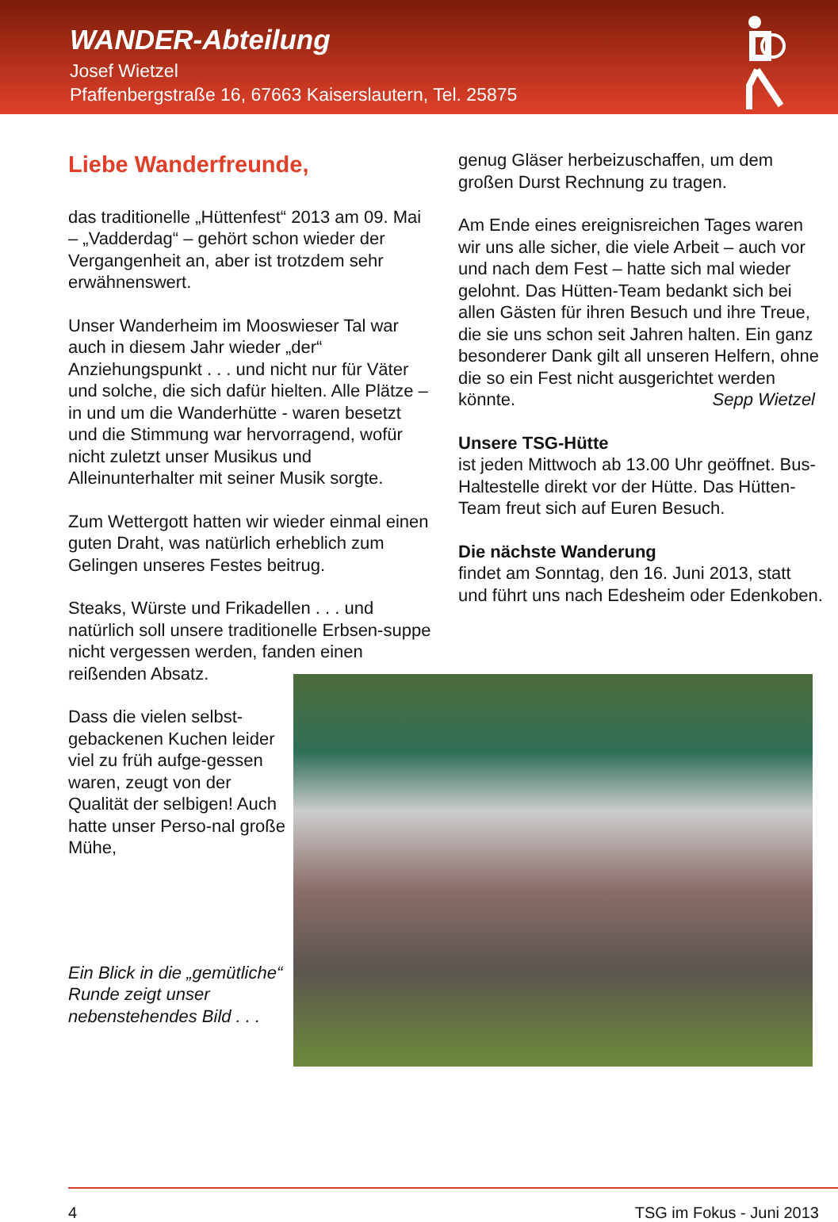WANDER-Abteilung
Josef Wietzel
Pfaffenbergstraße 16, 67663 Kaiserslautern, Tel. 25875
Liebe Wanderfreunde,
das traditionelle „Hüttenfest“ 2013 am 09. Mai – „Vadderdag“ – gehört schon wieder der Vergangenheit an, aber ist trotzdem sehr erwähnenswert.
Unser Wanderheim im Mooswieser Tal war auch in diesem Jahr wieder „der“ Anziehungspunkt . . . und nicht nur für Väter und solche, die sich dafür hielten. Alle Plätze – in und um die Wanderhütte - waren besetzt und die Stimmung war hervorragend, wofür nicht zuletzt unser Musikus und Alleinunterhalter mit seiner Musik sorgte.
Zum Wettergott hatten wir wieder einmal einen guten Draht, was natürlich erheblich zum Gelingen unseres Festes beitrug.
Steaks, Würste und Frikadellen . . . und natürlich soll unsere traditionelle Erbsen-suppe nicht vergessen werden, fanden einen reißenden Absatz.
genug Gläser herbeizuschaffen, um dem großen Durst Rechnung zu tragen.
Am Ende eines ereignisreichen Tages waren wir uns alle sicher, die viele Arbeit – auch vor und nach dem Fest – hatte sich mal wieder gelohnt. Das Hütten-Team bedankt sich bei allen Gästen für ihren Besuch und ihre Treue, die sie uns schon seit Jahren halten. Ein ganz besonderer Dank gilt all unseren Helfern, ohne die so ein Fest nicht ausgerichtet werden könnte. Sepp Wietzel
Unsere TSG-Hütte
ist jeden Mittwoch ab 13.00 Uhr geöffnet. Bus-Haltestelle direkt vor der Hütte. Das Hütten-Team freut sich auf Euren Besuch.
Die nächste Wanderung
findet am Sonntag, den 16. Juni 2013, statt und führt uns nach Edesheim oder Edenkoben.
Dass die vielen selbst-gebackenen Kuchen leider viel zu früh aufge-gessen waren, zeugt von der Qualität der selbigen! Auch hatte unser Perso-nal große Mühe,
Ein Blick in die „gemütliche“ Runde zeigt unser nebenstehendes Bild . . .
4 TSG im Fokus - Juni 2013